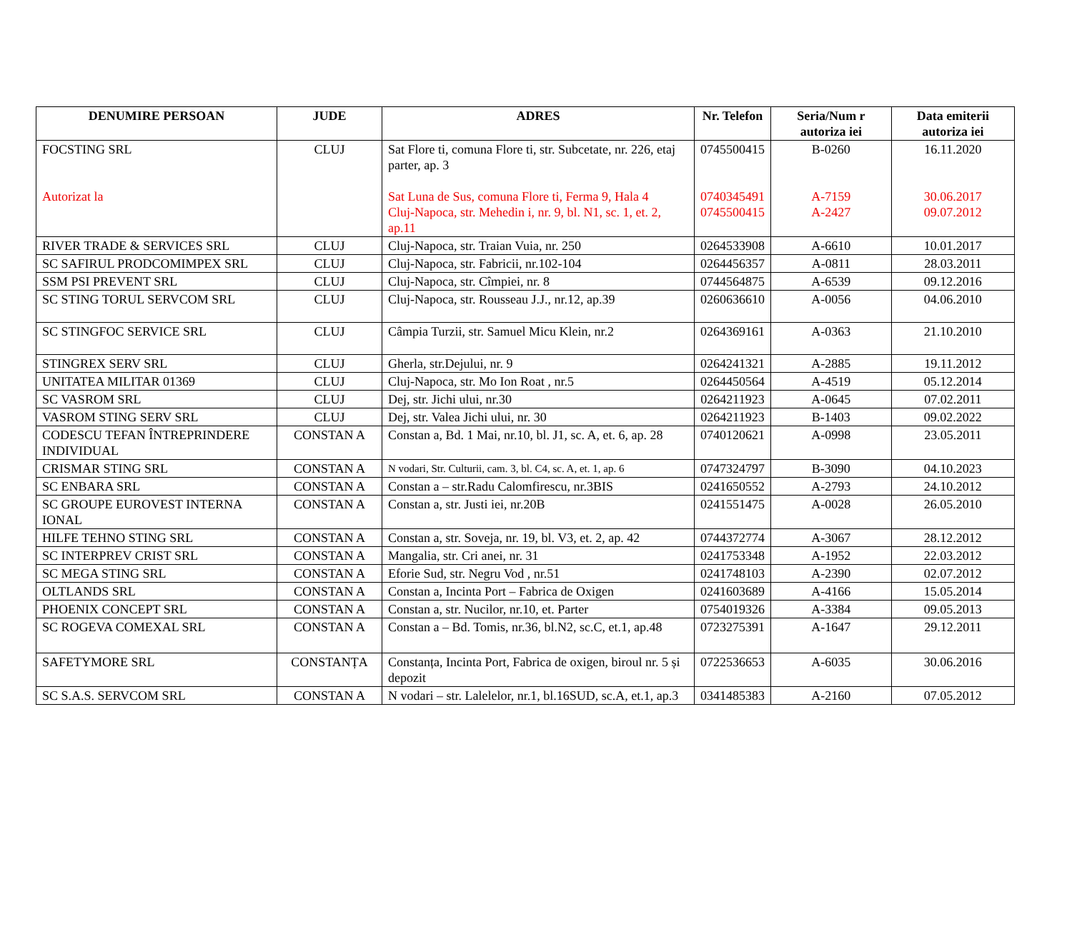| DENUMIRE PERSOAN | JUDE | ADRES | Nr. Telefon | Seria/Num r autoriza iei | Data emiterii autoriza iei |
| --- | --- | --- | --- | --- | --- |
| FOCSTING SRL Autorizat la | CLUJ | Sat Flore ti, comuna Flore ti, str. Subcetate, nr. 226, etaj parter, ap. 3 Sat Luna de Sus, comuna Flore ti, Ferma 9, Hala 4 Cluj-Napoca, str. Mehedin i, nr. 9, bl. N1, sc. 1, et. 2, ap.11 | 0745500415 0740345491 0745500415 | B-0260 A-7159 A-2427 | 16.11.2020 30.06.2017 09.07.2012 |
| RIVER TRADE & SERVICES SRL | CLUJ | Cluj-Napoca, str. Traian Vuia, nr. 250 | 0264533908 | A-6610 | 10.01.2017 |
| SC SAFIRUL PRODCOMIMPEX SRL | CLUJ | Cluj-Napoca, str. Fabricii, nr.102-104 | 0264456357 | A-0811 | 28.03.2011 |
| SSM PSI PREVENT SRL | CLUJ | Cluj-Napoca, str. Cîmpiei, nr. 8 | 0744564875 | A-6539 | 09.12.2016 |
| SC STING TORUL SERVCOM SRL | CLUJ | Cluj-Napoca, str. Rousseau J.J., nr.12, ap.39 | 0260636610 | A-0056 | 04.06.2010 |
| SC STINGFOC SERVICE SRL | CLUJ | Câmpia Turzii, str. Samuel Micu Klein, nr.2 | 0264369161 | A-0363 | 21.10.2010 |
| STINGREX SERV SRL | CLUJ | Gherla, str.Dejului, nr. 9 | 0264241321 | A-2885 | 19.11.2012 |
| UNITATEA MILITAR 01369 | CLUJ | Cluj-Napoca, str. Mo Ion Roat , nr.5 | 0264450564 | A-4519 | 05.12.2014 |
| SC VASROM SRL | CLUJ | Dej, str. Jichi ului, nr.30 | 0264211923 | A-0645 | 07.02.2011 |
| VASROM STING SERV SRL | CLUJ | Dej, str. Valea Jichi ului, nr. 30 | 0264211923 | B-1403 | 09.02.2022 |
| CODESCU TEFAN ÎNTREPRINDERE INDIVIDUAL | CONSTAN A | Constan a, Bd. 1 Mai, nr.10, bl. J1, sc. A, et. 6, ap. 28 | 0740120621 | A-0998 | 23.05.2011 |
| CRISMAR STING SRL | CONSTAN A | N vodari, Str. Culturii, cam. 3, bl. C4, sc. A, et. 1, ap. 6 | 0747324797 | B-3090 | 04.10.2023 |
| SC ENBARA SRL | CONSTAN A | Constan a – str.Radu Calomfirescu, nr.3BIS | 0241650552 | A-2793 | 24.10.2012 |
| SC GROUPE EUROVEST INTERNA IONAL | CONSTAN A | Constan a, str. Justi iei, nr.20B | 0241551475 | A-0028 | 26.05.2010 |
| HILFE TEHNO STING SRL | CONSTAN A | Constan a, str. Soveja, nr. 19, bl. V3, et. 2, ap. 42 | 0744372774 | A-3067 | 28.12.2012 |
| SC INTERPREV CRIST SRL | CONSTAN A | Mangalia, str. Cri anei, nr. 31 | 0241753348 | A-1952 | 22.03.2012 |
| SC MEGA STING SRL | CONSTAN A | Eforie Sud, str. Negru Vod , nr.51 | 0241748103 | A-2390 | 02.07.2012 |
| OLTLANDS SRL | CONSTAN A | Constan a, Incinta Port – Fabrica de Oxigen | 0241603689 | A-4166 | 15.05.2014 |
| PHOENIX CONCEPT SRL | CONSTAN A | Constan a, str. Nucilor, nr.10, et. Parter | 0754019326 | A-3384 | 09.05.2013 |
| SC ROGEVA COMEXAL SRL | CONSTAN A | Constan a – Bd. Tomis, nr.36, bl.N2, sc.C, et.1, ap.48 | 0723275391 | A-1647 | 29.12.2011 |
| SAFETYMORE SRL | CONSTANȚA | Constanța, Incinta Port, Fabrica de oxigen, biroul nr. 5 și depozit | 0722536653 | A-6035 | 30.06.2016 |
| SC S.A.S. SERVCOM SRL | CONSTAN A | N vodari – str. Lalelelor, nr.1, bl.16SUD, sc.A, et.1, ap.3 | 0341485383 | A-2160 | 07.05.2012 |